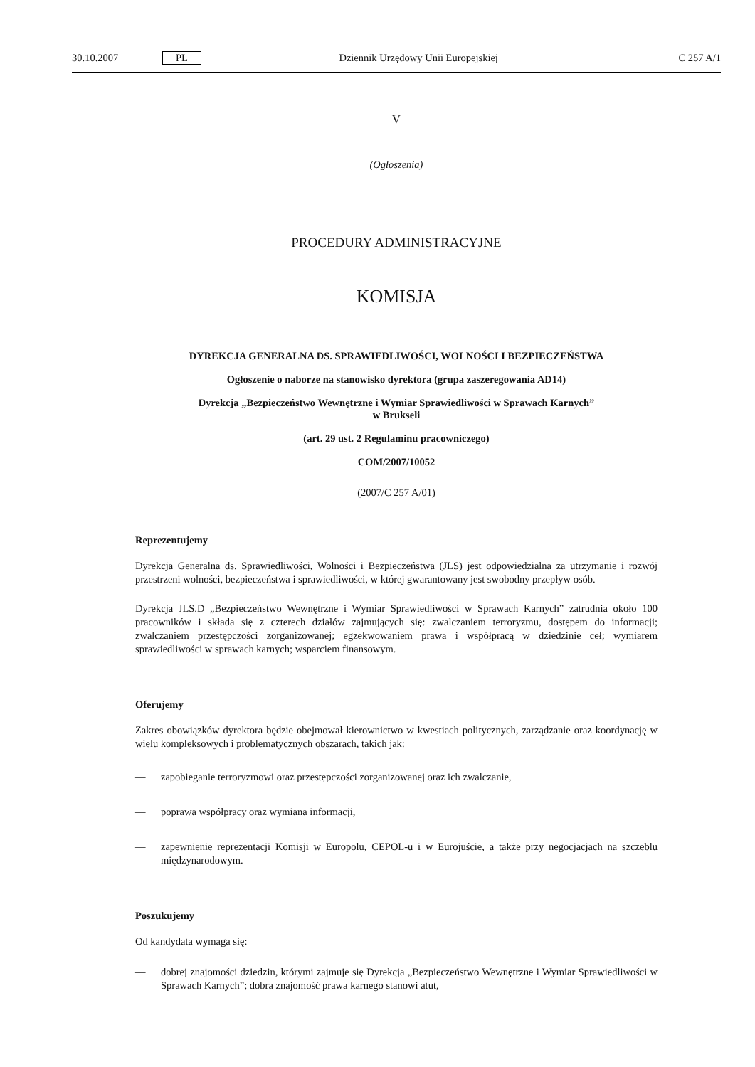30.10.2007 PL Dziennik Urzędowy Unii Europejskiej C 257 A/1
V
(Ogłoszenia)
PROCEDURY ADMINISTRACYJNE
KOMISJA
DYREKCJA GENERALNA DS. SPRAWIEDLIWOŚCI, WOLNOŚCI I BEZPIECZEŃSTWA
Ogłoszenie o naborze na stanowisko dyrektora (grupa zaszeregowania AD14)
Dyrekcja „Bezpieczeństwo Wewnętrzne i Wymiar Sprawiedliwości w Sprawach Karnych”
w Brukseli
(art. 29 ust. 2 Regulaminu pracowniczego)
COM/2007/10052
(2007/C 257 A/01)
Reprezentujemy
Dyrekcja Generalna ds. Sprawiedliwości, Wolności i Bezpieczeństwa (JLS) jest odpowiedzialna za utrzymanie i rozwój przestrzeni wolności, bezpieczeństwa i sprawiedliwości, w której gwarantowany jest swobodny przepływ osób.
Dyrekcja JLS.D „Bezpieczeństwo Wewnętrzne i Wymiar Sprawiedliwości w Sprawach Karnych” zatrudnia około 100 pracowników i składa się z czterech działów zajmujących się: zwalczaniem terroryzmu, dostępem do informacji; zwalczaniem przestępczości zorganizowanej; egzekwowaniem prawa i współpracą w dziedzinie ceł; wymiarem sprawiedliwości w sprawach karnych; wsparciem finansowym.
Oferujemy
Zakres obowiązków dyrektora będzie obejmował kierownictwo w kwestiach politycznych, zarządzanie oraz koordynację w wielu kompleksowych i problematycznych obszarach, takich jak:
— zapobieganie terroryzmowi oraz przestępczości zorganizowanej oraz ich zwalczanie,
— poprawa współpracy oraz wymiana informacji,
— zapewnienie reprezentacji Komisji w Europolu, CEPOL-u i w Eurojuście, a także przy negocjacjach na szczeblu międzynarodowym.
Poszukujemy
Od kandydata wymaga się:
— dobrej znajomości dziedzin, którymi zajmuje się Dyrekcja „Bezpieczeństwo Wewnętrzne i Wymiar Sprawiedliwości w Sprawach Karnych”; dobra znajomość prawa karnego stanowi atut,